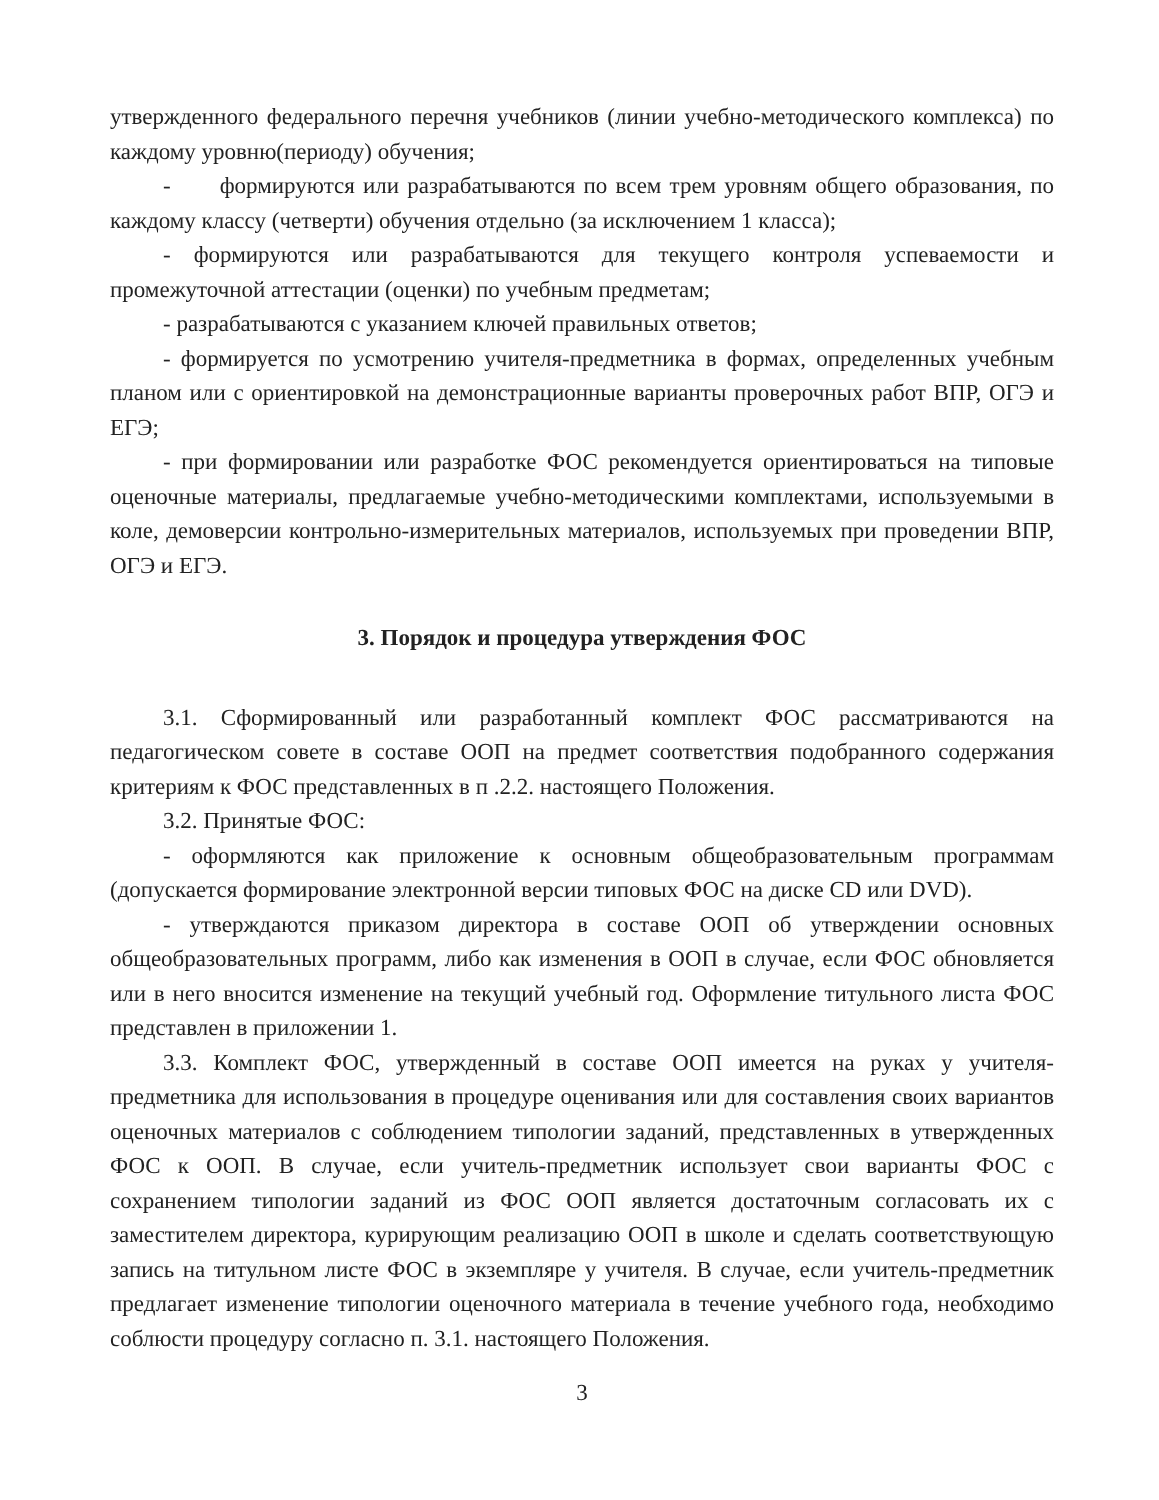утвержденного федерального перечня учебников (линии учебно-методического комплекса) по каждому уровню(периоду) обучения;
- формируются или разрабатываются по всем трем уровням общего образования, по каждому классу (четверти) обучения отдельно (за исключением 1 класса);
- формируются или разрабатываются для текущего контроля успеваемости и промежуточной аттестации (оценки) по учебным предметам;
- разрабатываются с указанием ключей правильных ответов;
- формируется по усмотрению учителя-предметника в формах, определенных учебным планом или с ориентировкой на демонстрационные варианты проверочных работ ВПР, ОГЭ и ЕГЭ;
- при формировании или разработке ФОС рекомендуется ориентироваться на типовые оценочные материалы, предлагаемые учебно-методическими комплектами, используемыми в коле, демоверсии контрольно-измерительных материалов, используемых при проведении ВПР, ОГЭ и ЕГЭ.
3. Порядок и процедура утверждения ФОС
3.1. Сформированный или разработанный комплект ФОС рассматриваются на педагогическом совете в составе ООП на предмет соответствия подобранного содержания критериям к ФОС представленных в п .2.2. настоящего Положения.
3.2. Принятые ФОС:
- оформляются как приложение к основным общеобразовательным программам (допускается формирование электронной версии типовых ФОС на диске CD или DVD).
- утверждаются приказом директора в составе ООП об утверждении основных общеобразовательных программ, либо как изменения в ООП в случае, если ФОС обновляется или в него вносится изменение на текущий учебный год. Оформление титульного листа ФОС представлен в приложении 1.
3.3. Комплект ФОС, утвержденный в составе ООП имеется на руках у учителя-предметника для использования в процедуре оценивания или для составления своих вариантов оценочных материалов с соблюдением типологии заданий, представленных в утвержденных ФОС к ООП. В случае, если учитель-предметник использует свои варианты ФОС с сохранением типологии заданий из ФОС ООП является достаточным согласовать их с заместителем директора, курирующим реализацию ООП в школе и сделать соответствующую запись на титульном листе ФОС в экземпляре у учителя. В случае, если учитель-предметник предлагает изменение типологии оценочного материала в течение учебного года, необходимо соблюсти процедуру согласно п. 3.1. настоящего Положения.
3